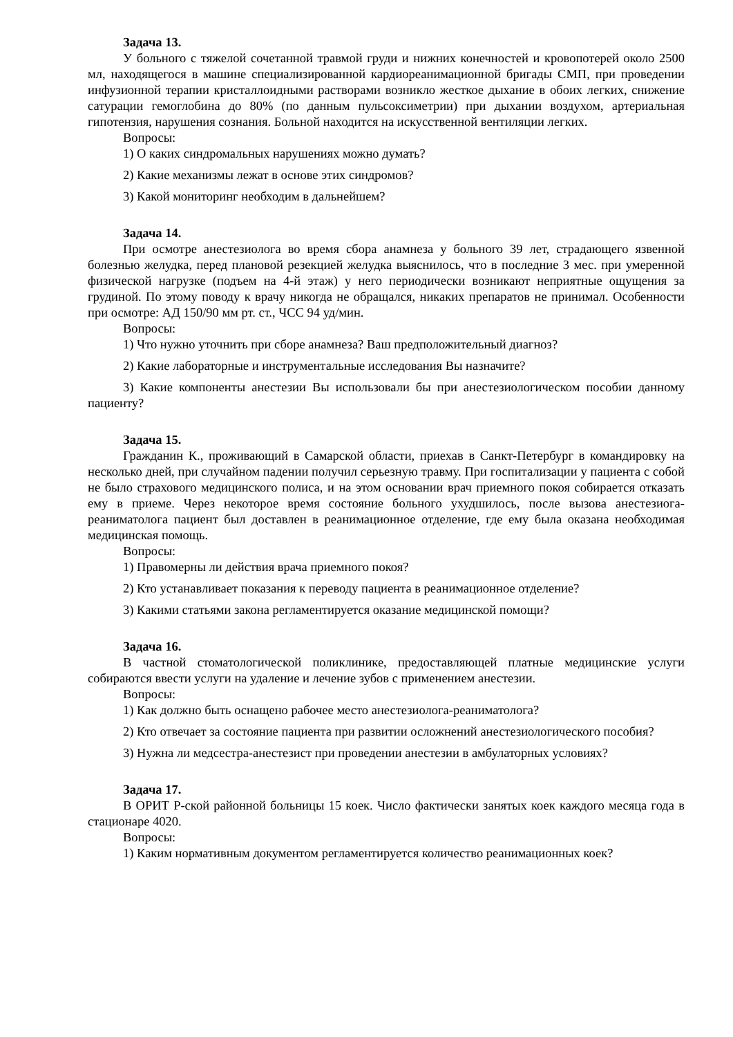Задача 13.
У больного с тяжелой сочетанной травмой груди и нижних конечностей и кровопотерей около 2500 мл, находящегося в машине специализированной кардиореанимационной бригады СМП, при проведении инфузионной терапии кристаллоидными растворами возникло жесткое дыхание в обоих легких, снижение сатурации гемоглобина до 80% (по данным пульсоксиметрии) при дыхании воздухом, артериальная гипотензия, нарушения сознания. Больной находится на искусственной вентиляции легких.
Вопросы:
1) О каких синдромальных нарушениях можно думать?
2) Какие механизмы лежат в основе этих синдромов?
3) Какой мониторинг необходим в дальнейшем?
Задача 14.
При осмотре анестезиолога во время сбора анамнеза у больного 39 лет, страдающего язвенной болезнью желудка, перед плановой резекцией желудка выяснилось, что в последние 3 мес. при умеренной физической нагрузке (подъем на 4-й этаж) у него периодически возникают неприятные ощущения за грудиной. По этому поводу к врачу никогда не обращался, никаких препаратов не принимал. Особенности при осмотре: АД 150/90 мм рт. ст., ЧСС 94 уд/мин.
Вопросы:
1) Что нужно уточнить при сборе анамнеза? Ваш предположительный диагноз?
2) Какие лабораторные и инструментальные исследования Вы назначите?
3) Какие компоненты анестезии Вы использовали бы при анестезиологическом пособии данному пациенту?
Задача 15.
Гражданин К., проживающий в Самарской области, приехав в Санкт-Петербург в командировку на несколько дней, при случайном падении получил серьезную травму. При госпитализации у пациента с собой не было страхового медицинского полиса, и на этом основании врач приемного покоя собирается отказать ему в приеме. Через некоторое время состояние больного ухудшилось, после вызова анестезиога-реаниматолога пациент был доставлен в реанимационное отделение, где ему была оказана необходимая медицинская помощь.
Вопросы:
1) Правомерны ли действия врача приемного покоя?
2) Кто устанавливает показания к переводу пациента в реанимационное отделение?
3) Какими статьями закона регламентируется оказание медицинской помощи?
Задача 16.
В частной стоматологической поликлинике, предоставляющей платные медицинские услуги собираются ввести услуги на удаление и лечение зубов с применением анестезии.
Вопросы:
1) Как должно быть оснащено рабочее место анестезиолога-реаниматолога?
2) Кто отвечает за состояние пациента при развитии осложнений анестезиологического пособия?
3) Нужна ли медсестра-анестезист при проведении анестезии в амбулаторных условиях?
Задача 17.
В ОРИТ Р-ской районной больницы 15 коек. Число фактически занятых коек каждого месяца года в стационаре 4020.
Вопросы:
1) Каким нормативным документом регламентируется количество реанимационных коек?